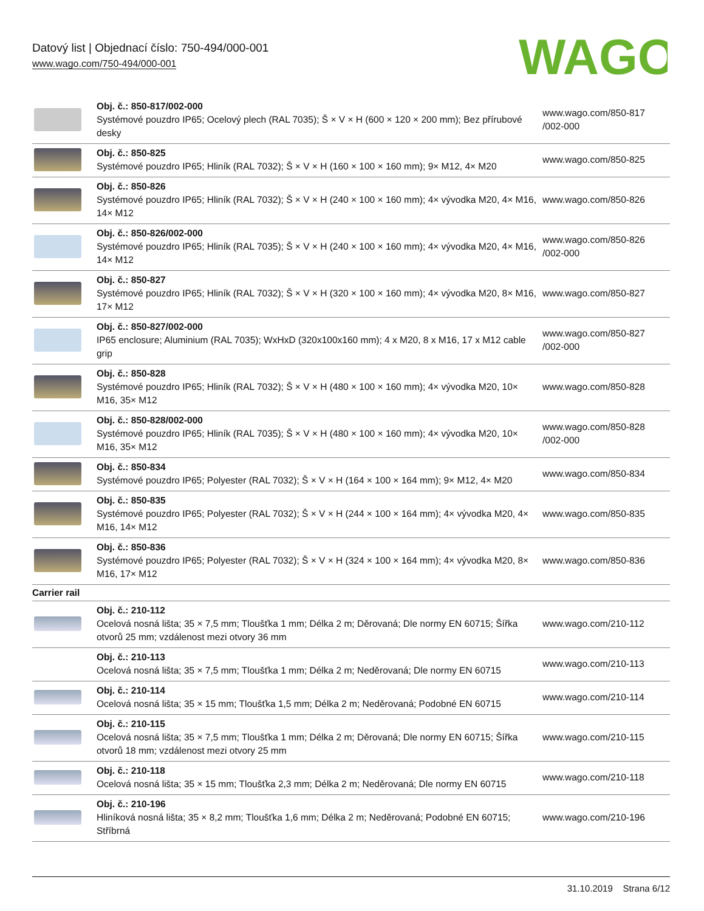Datový list | Objednací číslo: 750-494/000-001
www.wago.com/750-494/000-001
WAGO
| | Obj. č.: 850-817/002-000 Systémové pouzdro IP65; Ocelový plech (RAL 7035); Š × V × H (600 × 120 × 200 mm); Bez přírubové desky | www.wago.com/850-817 /002-000 |
| | Obj. č.: 850-825 Systémové pouzdro IP65; Hliník (RAL 7032); Š × V × H (160 × 100 × 160 mm); 9× M12, 4× M20 | www.wago.com/850-825 |
| | Obj. č.: 850-826 Systémové pouzdro IP65; Hliník (RAL 7032); Š × V × H (240 × 100 × 160 mm); 4× vývodka M20, 4× M16, 14× M12 | www.wago.com/850-826 |
| | Obj. č.: 850-826/002-000 Systémové pouzdro IP65; Hliník (RAL 7035); Š × V × H (240 × 100 × 160 mm); 4× vývodka M20, 4× M16, 14× M12 | www.wago.com/850-826 /002-000 |
| | Obj. č.: 850-827 Systémové pouzdro IP65; Hliník (RAL 7032); Š × V × H (320 × 100 × 160 mm); 4× vývodka M20, 8× M16, 17× M12 | www.wago.com/850-827 |
| | Obj. č.: 850-827/002-000 IP65 enclosure; Aluminium (RAL 7035); WxHxD (320x100x160 mm); 4 x M20, 8 x M16, 17 x M12 cable grip | www.wago.com/850-827 /002-000 |
| | Obj. č.: 850-828 Systémové pouzdro IP65; Hliník (RAL 7032); Š × V × H (480 × 100 × 160 mm); 4× vývodka M20, 10× M16, 35× M12 | www.wago.com/850-828 |
| | Obj. č.: 850-828/002-000 Systémové pouzdro IP65; Hliník (RAL 7035); Š × V × H (480 × 100 × 160 mm); 4× vývodka M20, 10× M16, 35× M12 | www.wago.com/850-828 /002-000 |
| | Obj. č.: 850-834 Systémové pouzdro IP65; Polyester (RAL 7032); Š × V × H (164 × 100 × 164 mm); 9× M12, 4× M20 | www.wago.com/850-834 |
| | Obj. č.: 850-835 Systémové pouzdro IP65; Polyester (RAL 7032); Š × V × H (244 × 100 × 164 mm); 4× vývodka M20, 4× M16, 14× M12 | www.wago.com/850-835 |
| | Obj. č.: 850-836 Systémové pouzdro IP65; Polyester (RAL 7032); Š × V × H (324 × 100 × 164 mm); 4× vývodka M20, 8× M16, 17× M12 | www.wago.com/850-836 |
| Carrier rail | | |
| | Obj. č.: 210-112 Ocelová nosná lišta; 35 × 7,5 mm; Tloušťka 1 mm; Délka 2 m; Děrovaná; Dle normy EN 60715; Šířka otvorů 25 mm; vzdálenost mezi otvory 36 mm | www.wago.com/210-112 |
| | Obj. č.: 210-113 Ocelová nosná lišta; 35 × 7,5 mm; Tloušťka 1 mm; Délka 2 m; Neděrovaná; Dle normy EN 60715 | www.wago.com/210-113 |
| | Obj. č.: 210-114 Ocelová nosná lišta; 35 × 15 mm; Tloušťka 1,5 mm; Délka 2 m; Neděrovaná; Podobné EN 60715 | www.wago.com/210-114 |
| | Obj. č.: 210-115 Ocelová nosná lišta; 35 × 7,5 mm; Tloušťka 1 mm; Délka 2 m; Děrovaná; Dle normy EN 60715; Šířka otvorů 18 mm; vzdálenost mezi otvory 25 mm | www.wago.com/210-115 |
| | Obj. č.: 210-118 Ocelová nosná lišta; 35 × 15 mm; Tloušťka 2,3 mm; Délka 2 m; Neděrovaná; Dle normy EN 60715 | www.wago.com/210-118 |
| | Obj. č.: 210-196 Hliníková nosná lišta; 35 × 8,2 mm; Tloušťka 1,6 mm; Délka 2 m; Neděrovaná; Podobné EN 60715; Stříbrná | www.wago.com/210-196 |
31.10.2019 Strana 6/12